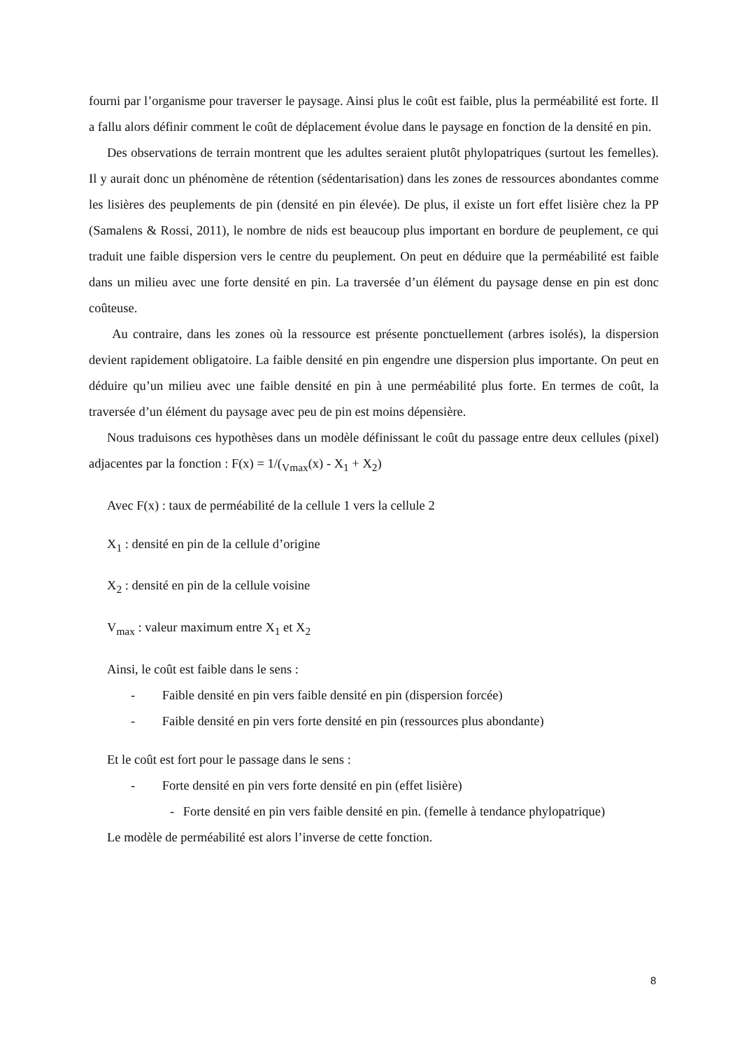fourni par l’organisme pour traverser le paysage. Ainsi plus le coût est faible, plus la perméabilité est forte. Il a fallu alors définir comment le coût de déplacement évolue dans le paysage en fonction de la densité en pin.
Des observations de terrain montrent que les adultes seraient plutôt phylopatriques (surtout les femelles). Il y aurait donc un phénomène de rétention (sédentarisation) dans les zones de ressources abondantes comme les lisières des peuplements de pin (densité en pin élevée). De plus, il existe un fort effet lisière chez la PP (Samalens & Rossi, 2011), le nombre de nids est beaucoup plus important en bordure de peuplement, ce qui traduit une faible dispersion vers le centre du peuplement. On peut en déduire que la perméabilité est faible dans un milieu avec une forte densité en pin. La traversée d’un élément du paysage dense en pin est donc coûteuse.
Au contraire, dans les zones où la ressource est présente ponctuellement (arbres isolés), la dispersion devient rapidement obligatoire. La faible densité en pin engendre une dispersion plus importante. On peut en déduire qu’un milieu avec une faible densité en pin à une perméabilité plus forte. En termes de coût, la traversée d’un élément du paysage avec peu de pin est moins dépensière.
Nous traduisons ces hypothèses dans un modèle définissant le coût du passage entre deux cellules (pixel) adjacentes par la fonction : F(x) = 1/(<sub>Vmax</sub>(x) - X<sub>1</sub> + X<sub>2</sub>)
Avec F(x) : taux de perméabilité de la cellule 1 vers la cellule 2
X<sub>1</sub> : densité en pin de la cellule d’origine
X<sub>2</sub> : densité en pin de la cellule voisine
V<sub>max</sub> : valeur maximum entre X<sub>1</sub> et X<sub>2</sub>
Ainsi, le coût est faible dans le sens :
- Faible densité en pin vers faible densité en pin (dispersion forcée)
- Faible densité en pin vers forte densité en pin (ressources plus abondante)
Et le coût est fort pour le passage dans le sens :
- Forte densité en pin vers forte densité en pin (effet lisière)
- Forte densité en pin vers faible densité en pin. (femelle à tendance phylopatrique)
Le modèle de perméabilité est alors l’inverse de cette fonction.
8